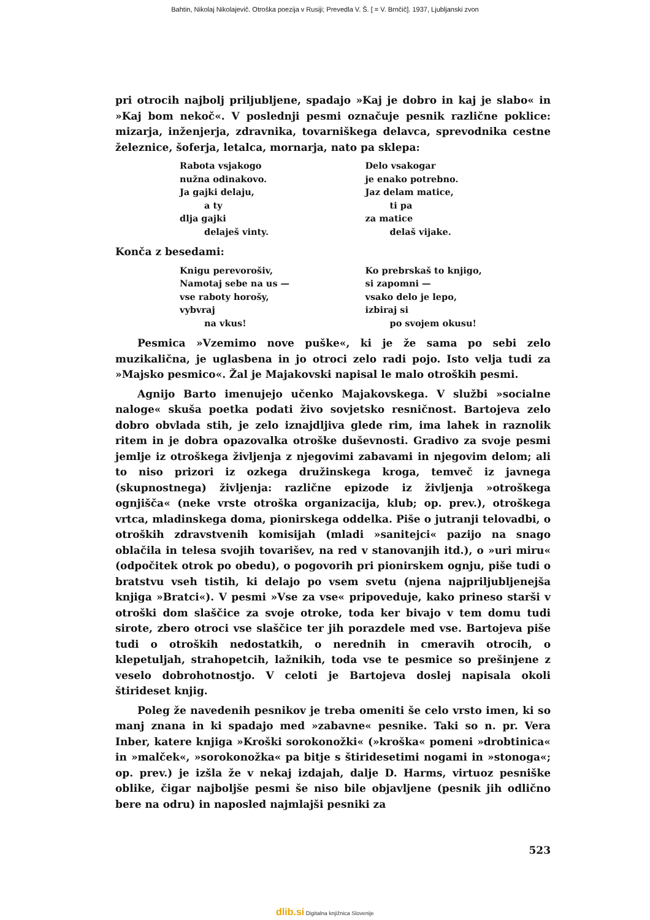Bahtin, Nikolaj Nikolajevič. Otroška poezija v Rusiji; Prevedla V. Š. [ = V. Brnčič]. 1937, Ljubljanski zvon
pri otrocih najbolj priljubljene, spadajo »Kaj je dobro in kaj je slabo« in »Kaj bom nekoč«. V poslednji pesmi označuje pesnik različne poklice: mizarja, inženjerja, zdravnika, tovarniškega delavca, sprevodnika cestne železnice, šoferja, letalca, mornarja, nato pa sklepa:
Rabota vsjakogo
nužna odinakovo.
Ja gajki delaju,
a ty
dlja gajki
delaješ vinty.
Delo vsakogar
je enako potrebno.
Jaz delam matice,
ti pa
za matice
delaš vijake.
Konča z besedami:
Knigu perevorošiv,
Namotaj sebe na us —
vse raboty horošy,
vybvraj
na vkus!
Ko prebrskaš to knjigo,
si zapomni —
vsako delo je lepo,
izbiraj si
po svojem okusu!
Pesmica »Vzemimo nove puške«, ki je že sama po sebi zelo muzikalična, je uglasbena in jo otroci zelo radi pojo. Isto velja tudi za »Majsko pesmico«. Žal je Majakovski napisal le malo otroških pesmi.
Agnijo Barto imenujejo učenko Majakovskega. V službi »socialne naloge« skuša poetka podati živo sovjetsko resničnost. Bartojeva zelo dobro obvlada stih, je zelo iznajdljiva glede rim, ima lahek in raznolik ritem in je dobra opazovalka otroške duševnosti. Gradivo za svoje pesmi jemlje iz otroškega življenja z njegovimi zabavami in njegovim delom; ali to niso prizori iz ozkega družinskega kroga, temveč iz javnega (skupnostnega) življenja: različne epizode iz življenja »otroškega ognjišča« (neke vrste otroška organizacija, klub; op. prev.), otroškega vrtca, mladinskega doma, pionirskega oddelka. Piše o jutranji telovadbi, o otroških zdravstvenih komisijah (mladi »sanitejci« pazijo na snago oblačila in telesa svojih tovarišev, na red v stanovanjih itd.), o »uri miru« (odpočitek otrok po obedu), o pogovorih pri pionirskem ognju, piše tudi o bratstvu vseh tistih, ki delajo po vsem svetu (njena najpriljubljenejša knjiga »Bratci«). V pesmi »Vse za vse« pripoveduje, kako prineso starši v otroški dom slaščice za svoje otroke, toda ker bivajo v tem domu tudi sirote, zbero otroci vse slaščice ter jih porazdele med vse. Bartojeva piše tudi o otroških nedostatkih, o nerednih in cmeravih otrocih, o klepetuljah, strahopetcih, lažnikih, toda vse te pesmice so prešinjene z veselo dobrohotnostjo. V celoti je Bartojeva doslej napisala okoli štirideset knjig.
Poleg že navedenih pesnikov je treba omeniti še celo vrsto imen, ki so manj znana in ki spadajo med »zabavne« pesnike. Taki so n. pr. Vera Inber, katere knjiga »Kroški sorokonožki« (»kroška« pomeni »drobtinica« in »malček«, »sorokonožka« pa bitje s štiridesetimi nogami in »stonoga«; op. prev.) je izšla že v nekaj izdajah, dalje D. Harms, virtuoz pesniške oblike, čigar najboljše pesmi še niso bile objavljene (pesnik jih odlično bere na odru) in naposled najmlajši pesniki za
523
dlib.si Digitalna knjižnica Slovenije